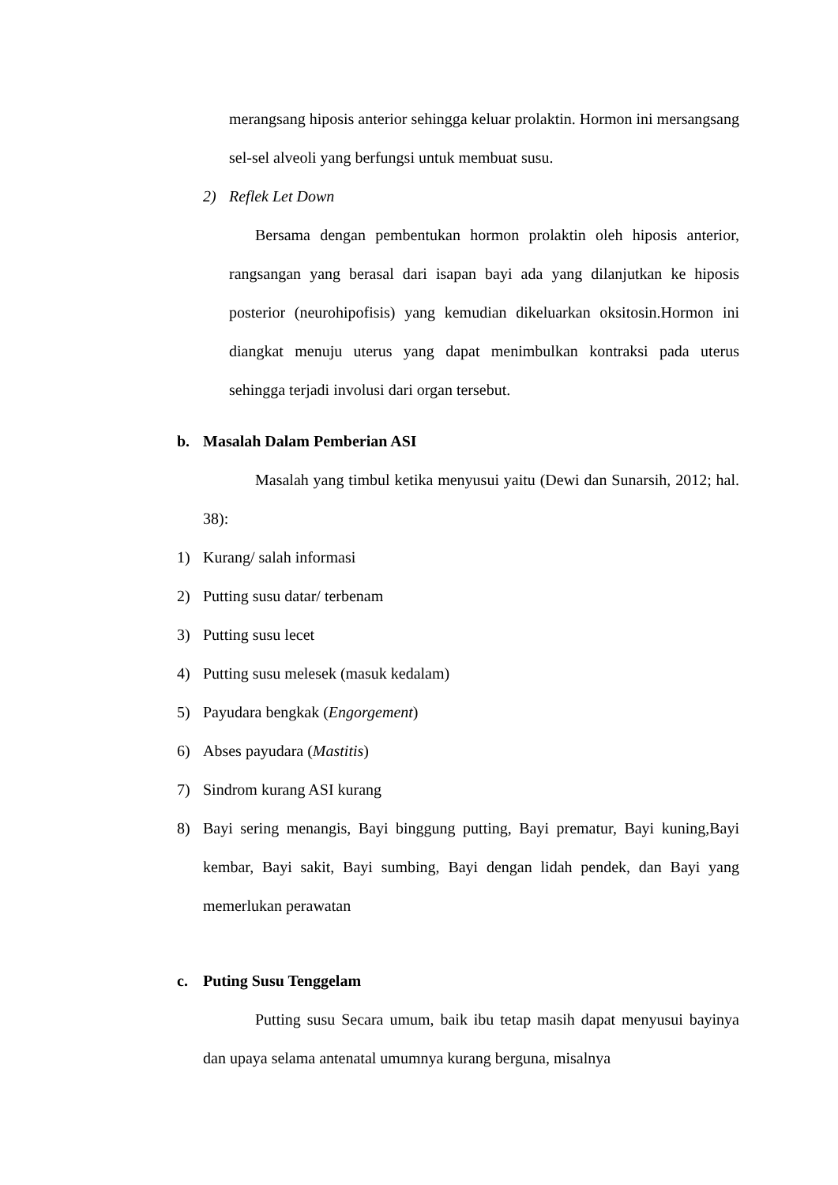merangsang hiposis anterior sehingga keluar prolaktin. Hormon ini mersangsang sel-sel alveoli yang berfungsi untuk membuat susu.
2) Reflek Let Down
Bersama dengan pembentukan hormon prolaktin oleh hiposis anterior, rangsangan yang berasal dari isapan bayi ada yang dilanjutkan ke hiposis posterior (neurohipofisis) yang kemudian dikeluarkan oksitosin.Hormon ini diangkat menuju uterus yang dapat menimbulkan kontraksi pada uterus sehingga terjadi involusi dari organ tersebut.
b. Masalah Dalam Pemberian ASI
Masalah yang timbul ketika menyusui yaitu (Dewi dan Sunarsih, 2012; hal. 38):
1) Kurang/ salah informasi
2) Putting susu datar/ terbenam
3) Putting susu lecet
4) Putting susu melesek (masuk kedalam)
5) Payudara bengkak (Engorgement)
6) Abses payudara (Mastitis)
7) Sindrom kurang ASI kurang
8) Bayi sering menangis, Bayi binggung putting, Bayi prematur, Bayi kuning,Bayi kembar, Bayi sakit, Bayi sumbing, Bayi dengan lidah pendek, dan Bayi yang memerlukan perawatan
c. Puting Susu Tenggelam
Putting susu Secara umum, baik ibu tetap masih dapat menyusui bayinya dan upaya selama antenatal umumnya kurang berguna, misalnya